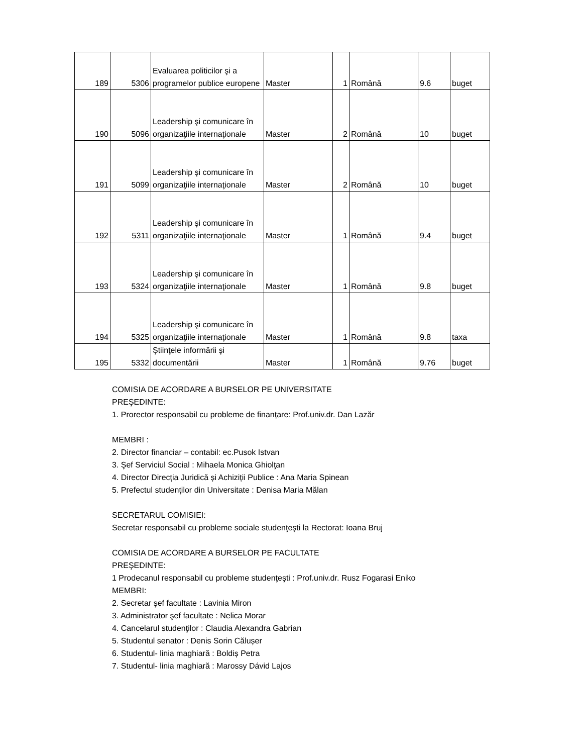| 189 | 5306 | Evaluarea politicilor şi a programelor publice europene | Master | 1 | Română | 9.6 | buget |
| 190 | 5096 | Leadership şi comunicare în organizaţiile internaţionale | Master | 2 | Română | 10 | buget |
| 191 | 5099 | Leadership şi comunicare în organizaţiile internaţionale | Master | 2 | Română | 10 | buget |
| 192 | 5311 | Leadership şi comunicare în organizaţiile internaţionale | Master | 1 | Română | 9.4 | buget |
| 193 | 5324 | Leadership şi comunicare în organizaţiile internaţionale | Master | 1 | Română | 9.8 | buget |
| 194 | 5325 | Leadership şi comunicare în organizaţiile internaţionale | Master | 1 | Română | 9.8 | taxa |
| 195 | 5332 | Ştiinţele informării şi documentării | Master | 1 | Română | 9.76 | buget |
COMISIA DE ACORDARE A BURSELOR PE UNIVERSITATE
PREŞEDINTE:
1. Prorector responsabil cu probleme de finanțare: Prof.univ.dr. Dan Lazăr
MEMBRI :
2. Director financiar – contabil: ec.Pusok Istvan
3. Şef Serviciul Social : Mihaela Monica Ghiolţan
4. Director Direcția Juridică și Achiziții Publice : Ana Maria Spinean
5. Prefectul studenţilor din Universitate : Denisa Maria Mălan
SECRETARUL COMISIEI:
Secretar responsabil cu probleme sociale studenţeşti la Rectorat: Ioana Bruj
COMISIA DE ACORDARE A BURSELOR PE FACULTATE
PREŞEDINTE:
1 Prodecanul responsabil cu probleme studenţeşti : Prof.univ.dr. Rusz Fogarasi Eniko
MEMBRI:
2. Secretar şef facultate : Lavinia Miron
3. Administrator şef facultate : Nelica Morar
4. Cancelarul studenţilor : Claudia Alexandra Gabrian
5. Studentul senator : Denis Sorin Călușer
6. Studentul- linia maghiară : Boldiș Petra
7. Studentul- linia maghiară : Marossy Dávid Lajos